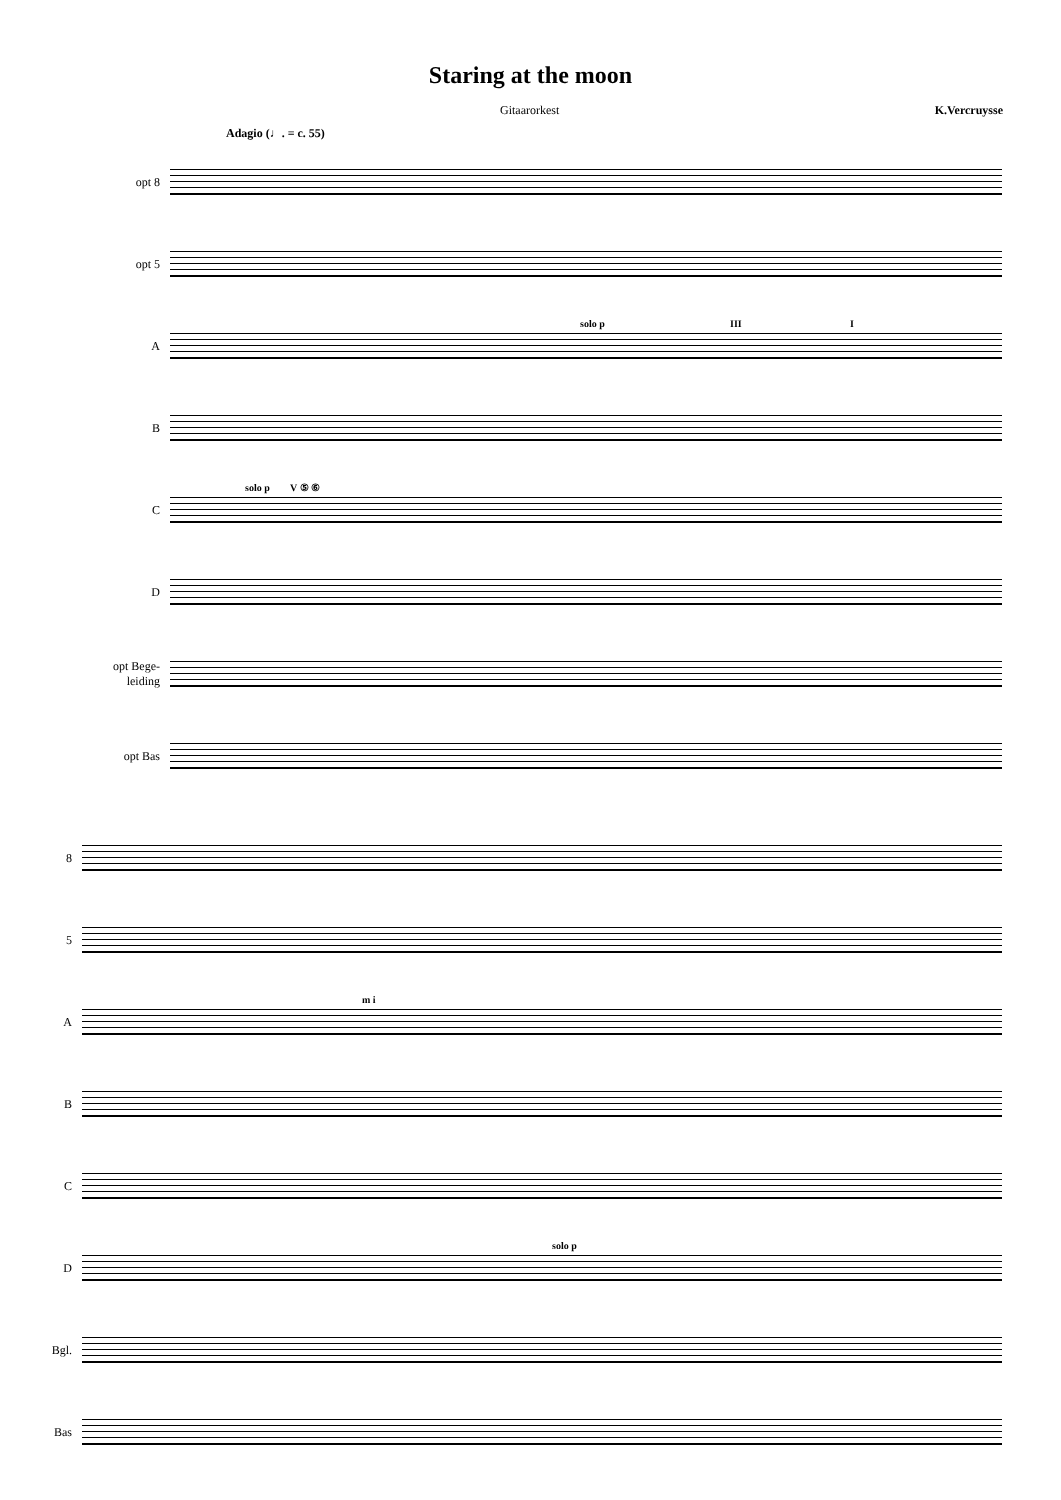Staring at the moon
Gitaarorkest K.Vercruysse
Adagio (♩. = c. 55)
opt 8
opt 5
A
solo p III I
B
C
solo p V ⑤ ⑥
D
opt Bege-
leiding
opt Bas
8
5
A
m i
B
C
D
solo p
Bgl.
Bas